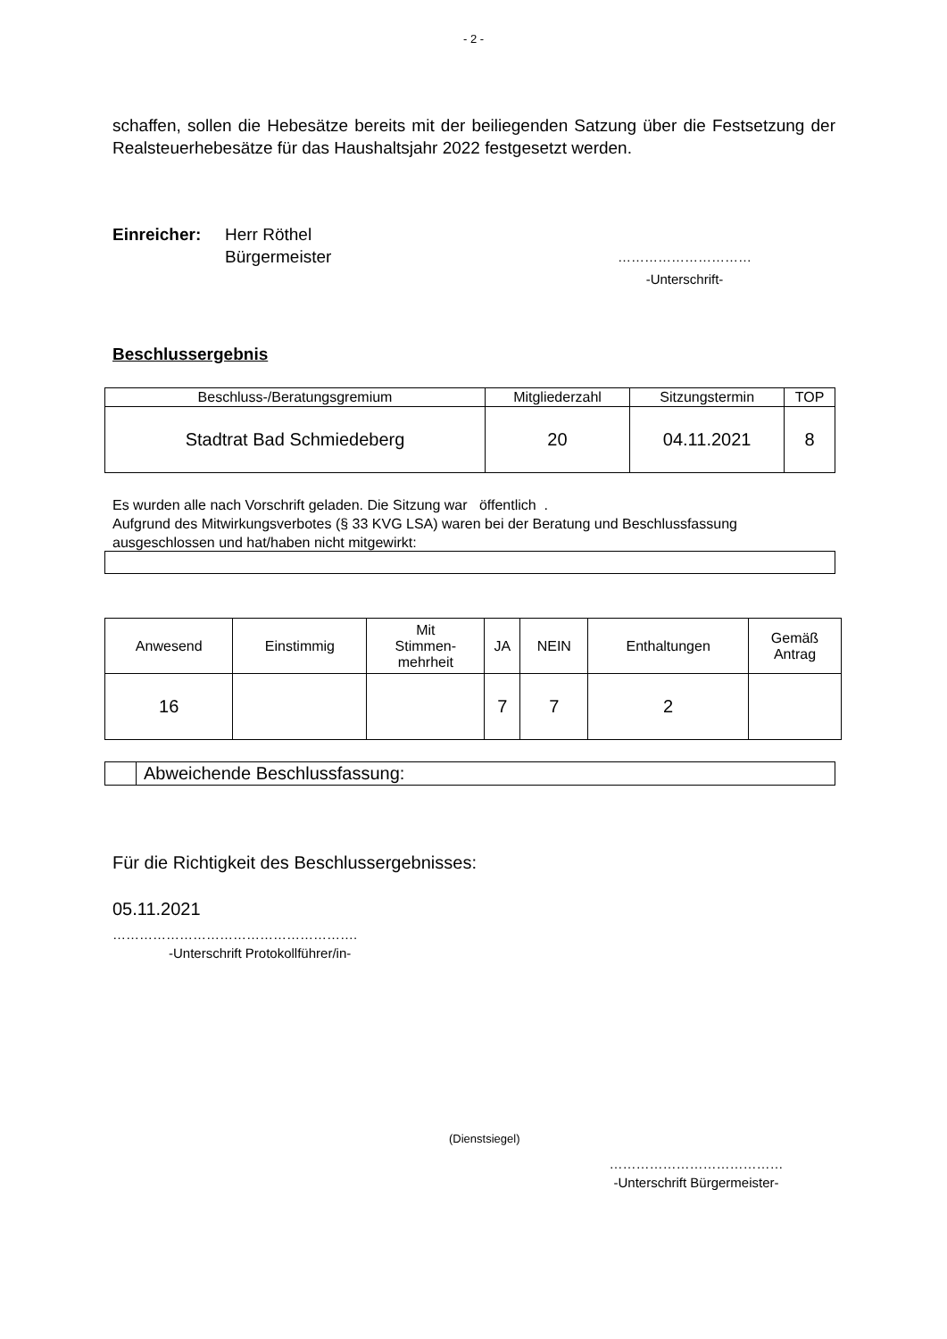- 2 -
schaffen, sollen die Hebesätze bereits mit der beiliegenden Satzung über die Festsetzung der Realsteuerhebesätze für das Haushaltsjahr 2022 festgesetzt werden.
Einreicher: Herr Röthel
Bürgermeister
…………………………
-Unterschrift-
Beschlussergebnis
| Beschluss-/Beratungsgremium | Mitgliederzahl | Sitzungstermin | TOP |
| --- | --- | --- | --- |
| Stadtrat Bad Schmiedeberg | 20 | 04.11.2021 | 8 |
Es wurden alle nach Vorschrift geladen. Die Sitzung war öffentlich .
Aufgrund des Mitwirkungsverbotes (§ 33 KVG LSA) waren bei der Beratung und Beschlussfassung ausgeschlossen und hat/haben nicht mitgewirkt:
| Anwesend | Einstimmig | Mit Stimmen- mehrheit | JA | NEIN | Enthaltungen | Gemäß Antrag |
| --- | --- | --- | --- | --- | --- | --- |
| 16 | | | 7 | 7 | 2 | |
| | Abweichende Beschlussfassung: |
Für die Richtigkeit des Beschlussergebnisses:
05.11.2021
……………………………………………….
-Unterschrift Protokollführer/in-
(Dienstsiegel)
…………………………………
-Unterschrift Bürgermeister-